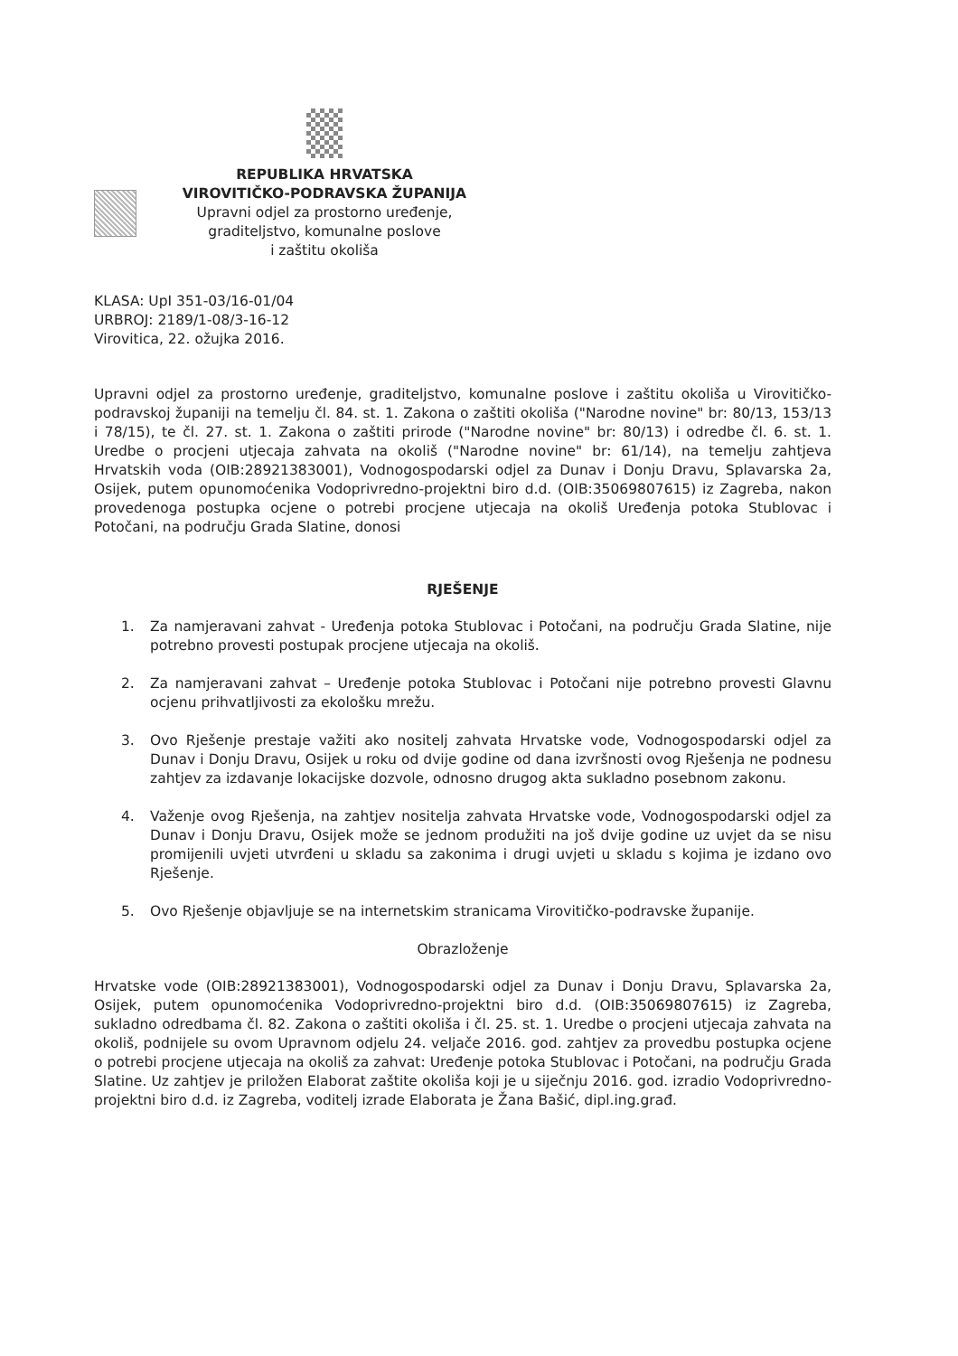REPUBLIKA HRVATSKA
VIROVITIČKO-PODRAVSKA ŽUPANIJA
Upravni odjel za prostorno uređenje,
graditeljstvo, komunalne poslove
i zaštitu okoliša
KLASA: UpI 351-03/16-01/04
URBROJ: 2189/1-08/3-16-12
Virovitica, 22. ožujka 2016.
Upravni odjel za prostorno uređenje, graditeljstvo, komunalne poslove i zaštitu okoliša u Virovitičko-podravskoj županiji na temelju čl. 84. st. 1. Zakona o zaštiti okoliša ("Narodne novine" br: 80/13, 153/13 i 78/15), te čl. 27. st. 1. Zakona o zaštiti prirode ("Narodne novine" br: 80/13) i odredbe čl. 6. st. 1. Uredbe o procjeni utjecaja zahvata na okoliš ("Narodne novine" br: 61/14), na temelju zahtjeva Hrvatskih voda (OIB:28921383001), Vodnogospodarski odjel za Dunav i Donju Dravu, Splavarska 2a, Osijek, putem opunomoćenika Vodoprivredno-projektni biro d.d. (OIB:35069807615) iz Zagreba, nakon provedenoga postupka ocjene o potrebi procjene utjecaja na okoliš Uređenja potoka Stublovac i Potočani, na području Grada Slatine, donosi
RJEŠENJE
1. Za namjeravani zahvat - Uređenja potoka Stublovac i Potočani, na području Grada Slatine, nije potrebno provesti postupak procjene utjecaja na okoliš.
2. Za namjeravani zahvat – Uređenje potoka Stublovac i Potočani nije potrebno provesti Glavnu ocjenu prihvatljivosti za ekološku mrežu.
3. Ovo Rješenje prestaje važiti ako nositelj zahvata Hrvatske vode, Vodnogospodarski odjel za Dunav i Donju Dravu, Osijek u roku od dvije godine od dana izvršnosti ovog Rješenja ne podnesu zahtjev za izdavanje lokacijske dozvole, odnosno drugog akta sukladno posebnom zakonu.
4. Važenje ovog Rješenja, na zahtjev nositelja zahvata Hrvatske vode, Vodnogospodarski odjel za Dunav i Donju Dravu, Osijek može se jednom produžiti na još dvije godine uz uvjet da se nisu promijenili uvjeti utvrđeni u skladu sa zakonima i drugi uvjeti u skladu s kojima je izdano ovo Rješenje.
5. Ovo Rješenje objavljuje se na internetskim stranicama Virovitičko-podravske županije.
Obrazloženje
Hrvatske vode (OIB:28921383001), Vodnogospodarski odjel za Dunav i Donju Dravu, Splavarska 2a, Osijek, putem opunomoćenika Vodoprivredno-projektni biro d.d. (OIB:35069807615) iz Zagreba, sukladno odredbama čl. 82. Zakona o zaštiti okoliša i čl. 25. st. 1. Uredbe o procjeni utjecaja zahvata na okoliš, podnijele su ovom Upravnom odjelu 24. veljače 2016. god. zahtjev za provedbu postupka ocjene o potrebi procjene utjecaja na okoliš za zahvat: Uređenje potoka Stublovac i Potočani, na području Grada Slatine. Uz zahtjev je priložen Elaborat zaštite okoliša koji je u siječnju 2016. god. izradio Vodoprivredno-projektni biro d.d. iz Zagreba, voditelj izrade Elaborata je Žana Bašić, dipl.ing.građ.